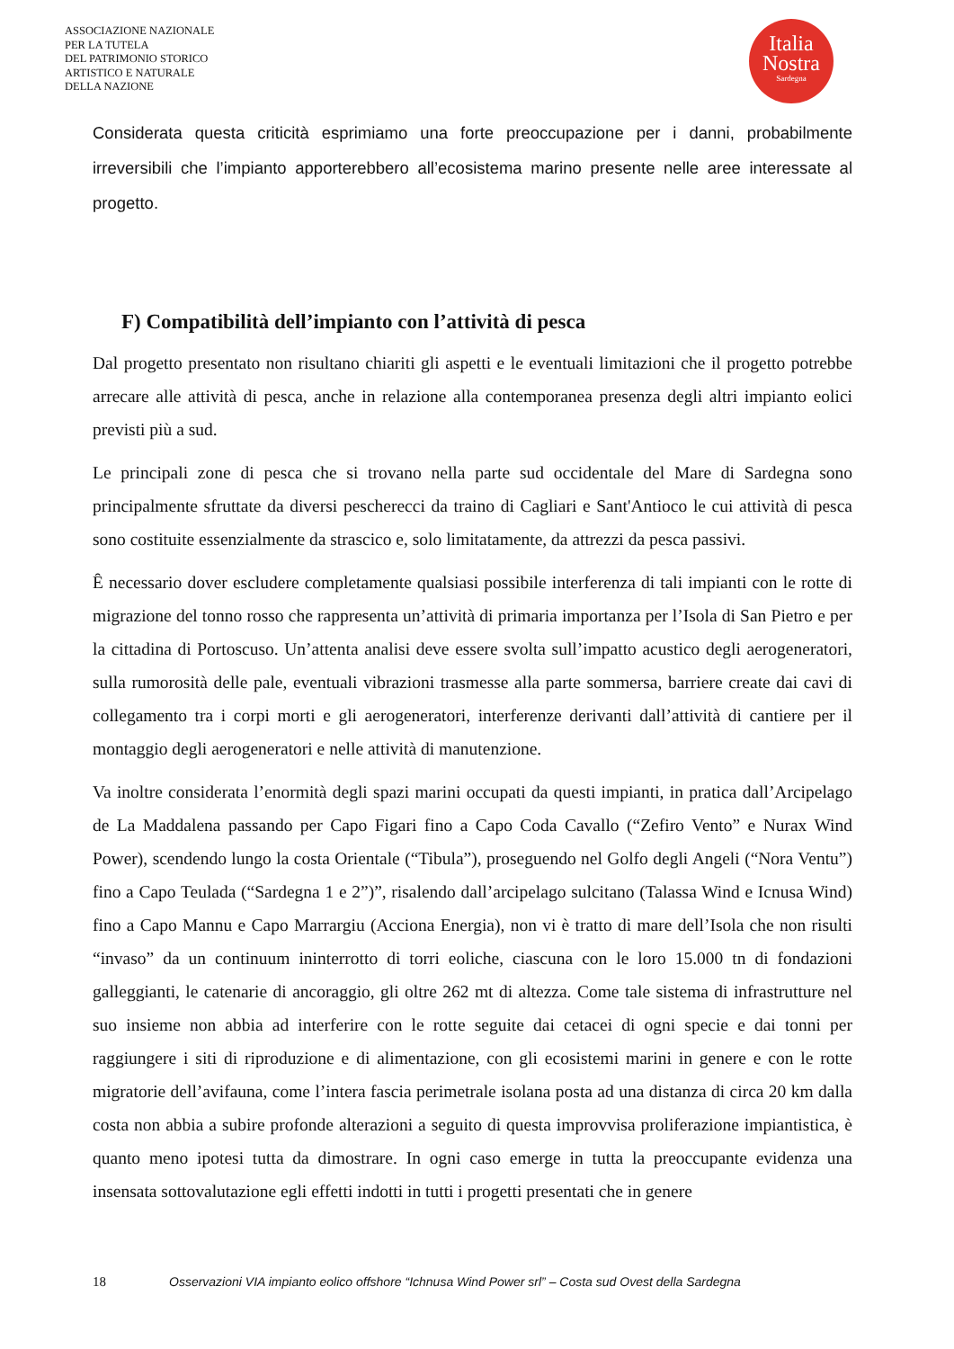ASSOCIAZIONE NAZIONALE
PER LA TUTELA
DEL PATRIMONIO STORICO
ARTISTICO E NATURALE
DELLA NAZIONE
Italia
Nostra
Sardegna
Considerata questa criticità esprimiamo una forte preoccupazione per i danni, probabilmente irreversibili che l’impianto apporterebbero all’ecosistema marino presente nelle aree interessate al progetto.
F) Compatibilità dell’impianto con l’attività di pesca
Dal progetto presentato non risultano chiariti gli aspetti e le eventuali limitazioni che il progetto potrebbe arrecare alle attività di pesca, anche in relazione alla contemporanea presenza degli altri impianto eolici previsti più a sud.
Le principali zone di pesca che si trovano nella parte sud occidentale del Mare di Sardegna sono principalmente sfruttate da diversi pescherecci da traino di Cagliari e Sant'Antioco le cui attività di pesca sono costituite essenzialmente da strascico e, solo limitatamente, da attrezzi da pesca passivi.
Ȇ necessario dover escludere completamente qualsiasi possibile interferenza di tali impianti con le rotte di migrazione del tonno rosso che rappresenta un’attività di primaria importanza per l’Isola di San Pietro e per la cittadina di Portoscuso. Un’attenta analisi deve essere svolta sull’impatto acustico degli aerogeneratori, sulla rumorosità delle pale, eventuali vibrazioni trasmesse alla parte sommersa, barriere create dai cavi di collegamento tra i corpi morti e gli aerogeneratori, interferenze derivanti dall’attività di cantiere per il montaggio degli aerogeneratori e nelle attività di manutenzione.
Va inoltre considerata l’enormità degli spazi marini occupati da questi impianti, in pratica dall’Arcipelago de La Maddalena passando per Capo Figari fino a Capo Coda Cavallo (“Zefiro Vento” e Nurax Wind Power), scendendo lungo la costa Orientale (“Tibula”), proseguendo nel Golfo degli Angeli (“Nora Ventu”) fino a Capo Teulada (“Sardegna 1 e 2”)”, risalendo dall’arcipelago sulcitano (Talassa Wind e Icnusa Wind) fino a Capo Mannu e Capo Marrargiu (Acciona Energia), non vi è tratto di mare dell’Isola che non risulti “invaso” da un continuum ininterrotto di torri eoliche, ciascuna con le loro 15.000 tn di fondazioni galleggianti, le catenarie di ancoraggio, gli oltre 262 mt di altezza. Come tale sistema di infrastrutture nel suo insieme non abbia ad interferire con le rotte seguite dai cetacei di ogni specie e dai tonni per raggiungere i siti di riproduzione e di alimentazione, con gli ecosistemi marini in genere e con le rotte migratorie dell’avifauna, come l’intera fascia perimetrale isolana posta ad una distanza di circa 20 km dalla costa non abbia a subire profonde alterazioni a seguito di questa improvvisa proliferazione impiantistica, è quanto meno ipotesi tutta da dimostrare. In ogni caso emerge in tutta la preoccupante evidenza una insensata sottovalutazione egli effetti indotti in tutti i progetti presentati che in genere
18 Osservazioni VIA impianto eolico offshore “Ichnusa Wind Power srl” – Costa sud Ovest della Sardegna